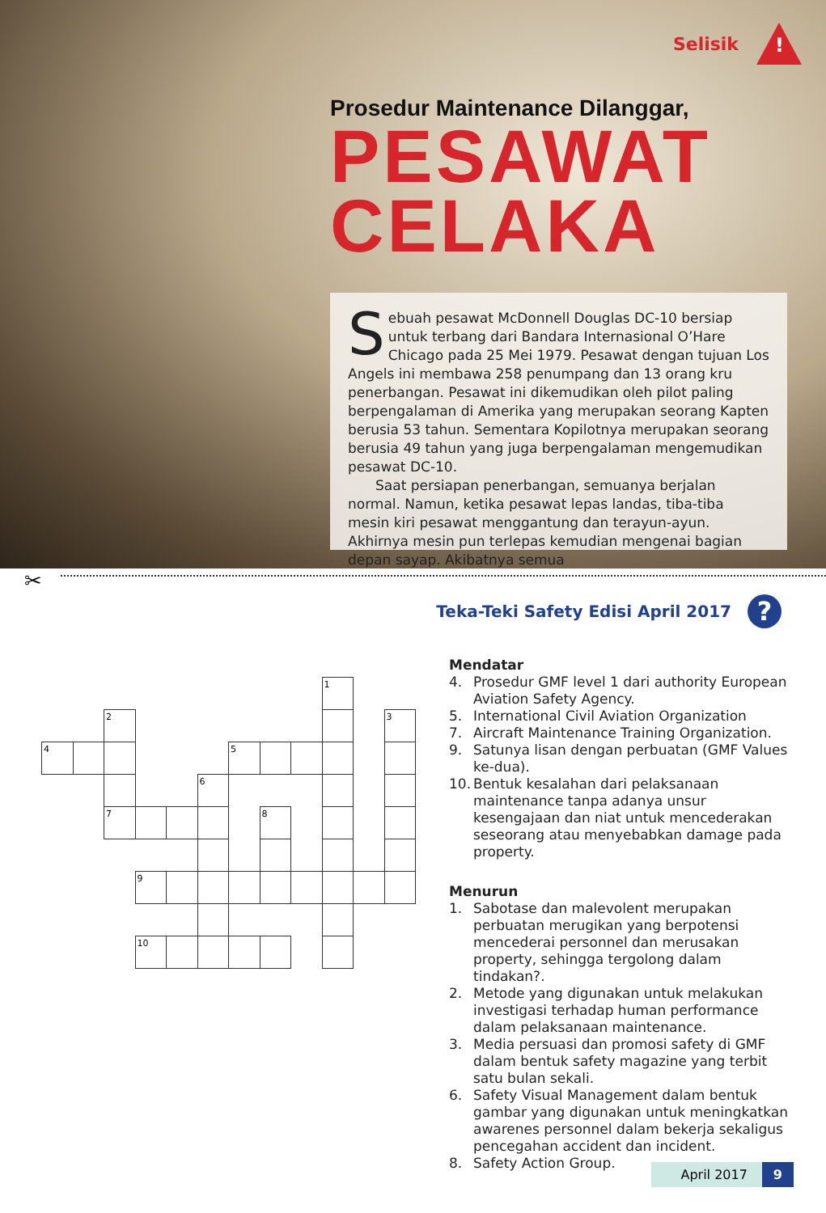Selisik
!
Prosedur Maintenance Dilanggar,
PESAWAT
CELAKA
Sebuah pesawat McDonnell Douglas DC-10 bersiap untuk terbang dari Bandara Internasional O’Hare Chicago pada 25 Mei 1979. Pesawat dengan tujuan Los Angels ini membawa 258 penumpang dan 13 orang kru penerbangan. Pesawat ini dikemudikan oleh pilot paling berpengalaman di Amerika yang merupakan seorang Kapten berusia 53 tahun. Sementara Kopilotnya merupakan seorang berusia 49 tahun yang juga berpengalaman mengemudikan pesawat DC-10.
Saat persiapan penerbangan, semuanya berjalan normal. Namun, ketika pesawat lepas landas, tiba-tiba mesin kiri pesawat menggantung dan terayun-ayun. Akhirnya mesin pun terlepas kemudian mengenai bagian depan sayap. Akibatnya semua
✂
Teka-Teki Safety Edisi April 2017
?
1
2
3
4
5
6
7
8
9
10
Mendatar
4. Prosedur GMF level 1 dari authority European Aviation Safety Agency.
5. International Civil Aviation Organization
7. Aircraft Maintenance Training Organization.
9. Satunya lisan dengan perbuatan (GMF Values ke-dua).
10. Bentuk kesalahan dari pelaksanaan maintenance tanpa adanya unsur kesengajaan dan niat untuk mencederakan seseorang atau menyebabkan damage pada property.
Menurun
1. Sabotase dan malevolent merupakan perbuatan merugikan yang berpotensi mencederai personnel dan merusakan property, sehingga tergolong dalam tindakan?.
2. Metode yang digunakan untuk melakukan investigasi terhadap human performance dalam pelaksanaan maintenance.
3. Media persuasi dan promosi safety di GMF dalam bentuk safety magazine yang terbit satu bulan sekali.
6. Safety Visual Management dalam bentuk gambar yang digunakan untuk meningkatkan awarenes personnel dalam bekerja sekaligus pencegahan accident dan incident.
8. Safety Action Group.
April 2017 9